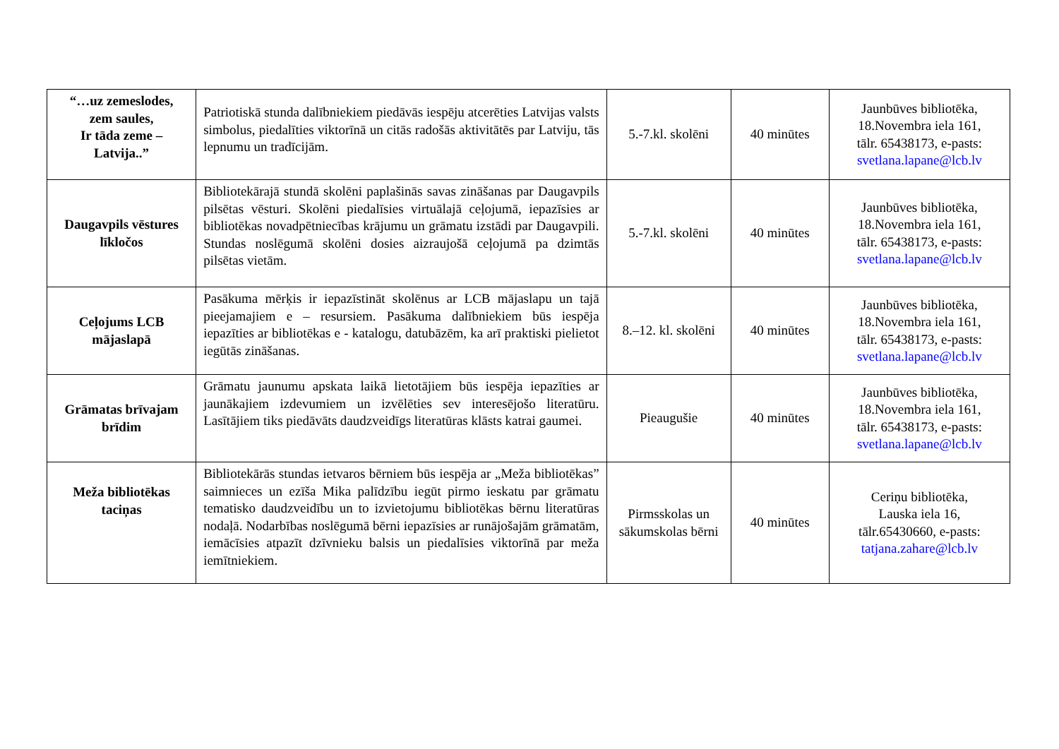| “…uz zemeslodes, zem saules, Ir tāda zeme – Latvija..” | Patriotiskā stunda dalībniekiem piedāvās iespēju atcerēties Latvijas valsts simbolus, piedalīties viktorīnā un citās radošās aktivitātēs par Latviju, tās lepnumu un tradīcijām. | 5.-7.kl. skolēni | 40 minūtes | Jaunbūves bibliotēka, 18.Novembra iela 161, tālr. 65438173, e-pasts: svetlana.lapane@lcb.lv |
| Daugavpils vēstures līkločos | Bibliotekārajā stundā skolēni paplašinās savas zināšanas par Daugavpils pilsētas vēsturi. Skolēni piedalīsies virtuālajā ceļojumā, iepazīsies ar bibliotēkas novadpētniecības krājumu un grāmatu izstādi par Daugavpili. Stundas noslēgumā skolēni dosies aizraujošā ceļojumā pa dzimtās pilsētas vietām. | 5.-7.kl. skolēni | 40 minūtes | Jaunbūves bibliotēka, 18.Novembra iela 161, tālr. 65438173, e-pasts: svetlana.lapane@lcb.lv |
| Ceļojums LCB mājaslapā | Pasākuma mērķis ir iepazīstināt skolēnus ar LCB mājaslapu un tajā pieejamajiem e – resursiem. Pasākuma dalībniekiem būs iespēja iepazīties ar bibliotēkas e - katalogu, datubāzēm, ka arī praktiski pielietot iegūtās zināšanas. | 8.–12. kl. skolēni | 40 minūtes | Jaunbūves bibliotēka, 18.Novembra iela 161, tālr. 65438173, e-pasts: svetlana.lapane@lcb.lv |
| Grāmatas brīvajam brīdim | Grāmatu jaunumu apskata laikā lietotājiem būs iespēja iepazīties ar jaunākajiem izdevumiem un izvēlēties sev interesējošo literatūru. Lasītājiem tiks piedāvāts daudzveidīgs literatūras klāsts katrai gaumei. | Pieaugušie | 40 minūtes | Jaunbūves bibliotēka, 18.Novembra iela 161, tālr. 65438173, e-pasts: svetlana.lapane@lcb.lv |
| Meža bibliotēkas taciņas | Bibliotekārās stundas ietvaros bērniem būs iespēja ar „Meža bibliotēkas” saimnieces un ezīša Mika palīdzību iegūt pirmo ieskatu par grāmatu tematisko daudzveidību un to izvietojumu bibliotēkas bērnu literatūras nodaļā. Nodarbības noslēgumā bērni iepazīsies ar runājošajām grāmatām, iemācīsies atpazīt dzīvnieku balsis un piedalīsies viktorīnā par meža iemītniekiem. | Pirmsskolas un sākumskolas bērni | 40 minūtes | Ceriņu bibliotēka, Lauska iela 16, tālr.65430660, e-pasts: tatjana.zahare@lcb.lv |